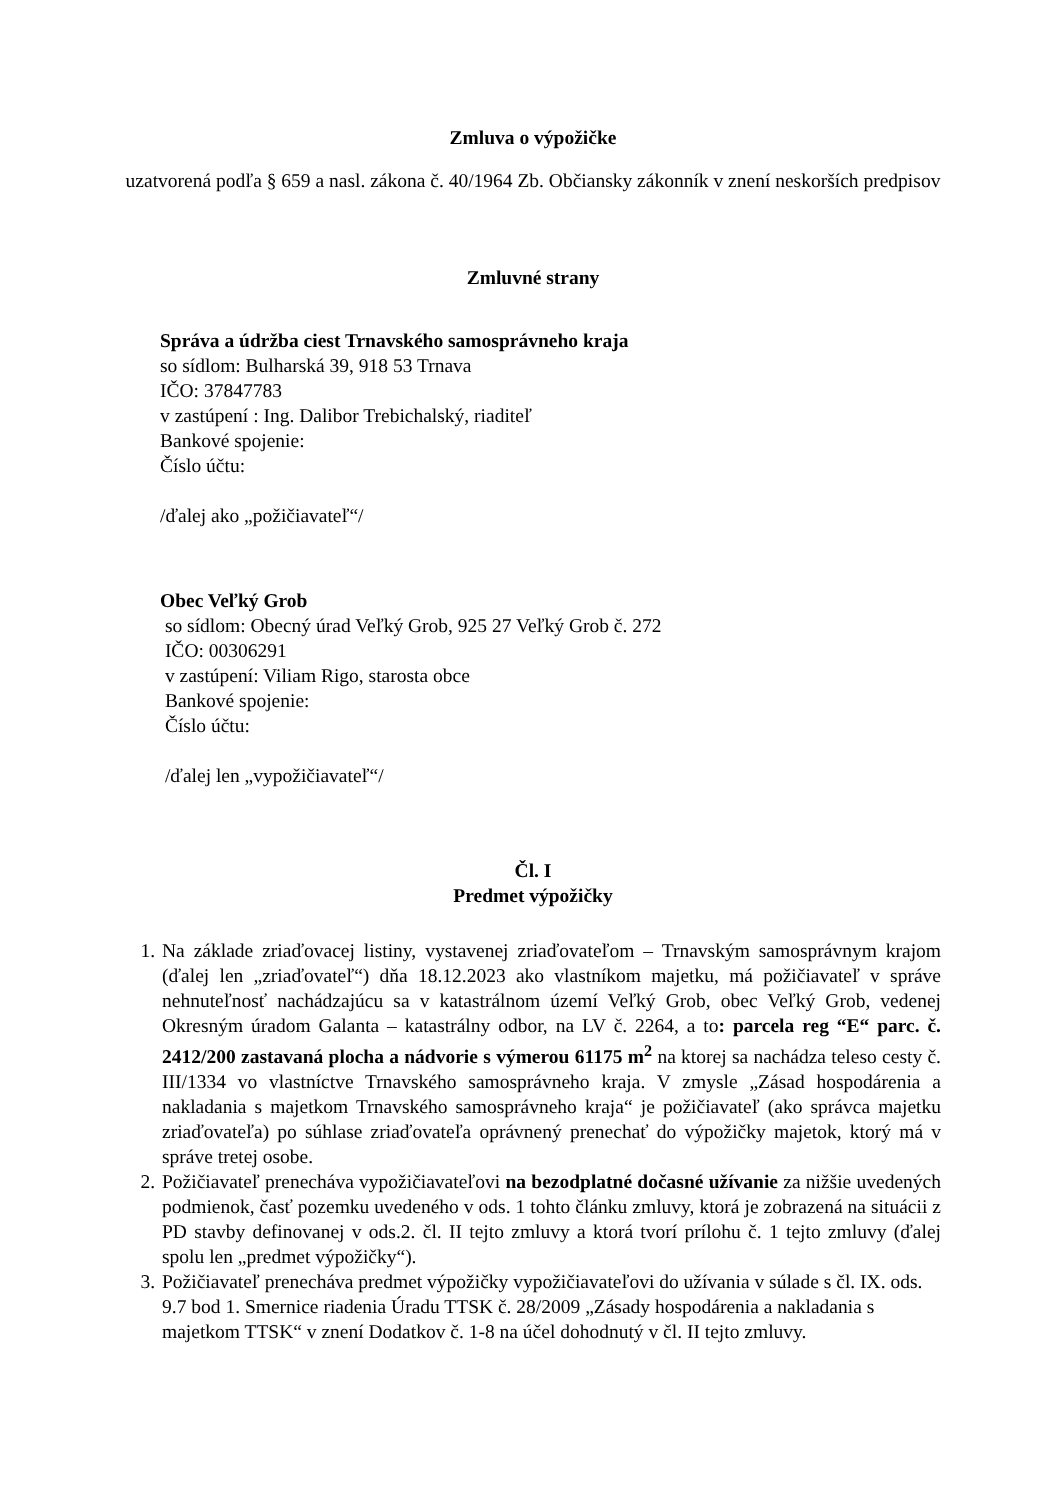Zmluva o výpožičke
uzatvorená podľa § 659 a nasl. zákona č. 40/1964 Zb. Občiansky zákonník v znení neskorších predpisov
Zmluvné strany
Správa a údržba ciest Trnavského samosprávneho kraja
so sídlom: Bulharská 39, 918 53 Trnava
IČO: 37847783
v zastúpení : Ing. Dalibor Trebichalský, riaditeľ
Bankové spojenie:
Číslo účtu:
/ďalej ako „požičiavateľ“/
Obec Veľký Grob
so sídlom: Obecný úrad Veľký Grob, 925 27 Veľký Grob č. 272
IČO: 00306291
v zastúpení: Viliam Rigo, starosta obce
Bankové spojenie:
Číslo účtu:
/ďalej len „vypožičiavateľ“/
Čl. I
Predmet výpožičky
1. Na základe zriaďovacej listiny, vystavenej zriaďovateľom – Trnavským samosprávnym krajom (ďalej len „zriaďovateľ“) dňa 18.12.2023 ako vlastníkom majetku, má požičiavateľ v správe nehnuteľnosť nachádzajúcu sa v katastrálnom území Veľký Grob, obec Veľký Grob, vedenej Okresným úradom Galanta – katastrálny odbor, na LV č. 2264, a to: parcela reg “E“ parc. č. 2412/200 zastavaná plocha a nádvorie s výmerou 61175 m<sup>2</sup> na ktorej sa nachádza teleso cesty č. III/1334 vo vlastníctve Trnavského samosprávneho kraja. V zmysle „Zásad hospodárenia a nakladania s majetkom Trnavského samosprávneho kraja“ je požičiavateľ (ako správca majetku zriaďovateľa) po súhlase zriaďovateľa oprávnený prenechať do výpožičky majetok, ktorý má v správe tretej osobe.
2. Požičiavateľ prenecháva vypožičiavateľovi na bezodplatné dočasné užívanie za nižšie uvedených podmienok, časť pozemku uvedeného v ods. 1 tohto článku zmluvy, ktorá je zobrazená na situácii z PD stavby definovanej v ods.2. čl. II tejto zmluvy a ktorá tvorí prílohu č. 1 tejto zmluvy (ďalej spolu len „predmet výpožičky“).
3. Požičiavateľ prenecháva predmet výpožičky vypožičiavateľovi do užívania v súlade s čl. IX. ods. 9.7 bod 1. Smernice riadenia Úradu TTSK č. 28/2009 „Zásady hospodárenia a nakladania s majetkom TTSK“ v znení Dodatkov č. 1-8 na účel dohodnutý v čl. II tejto zmluvy.